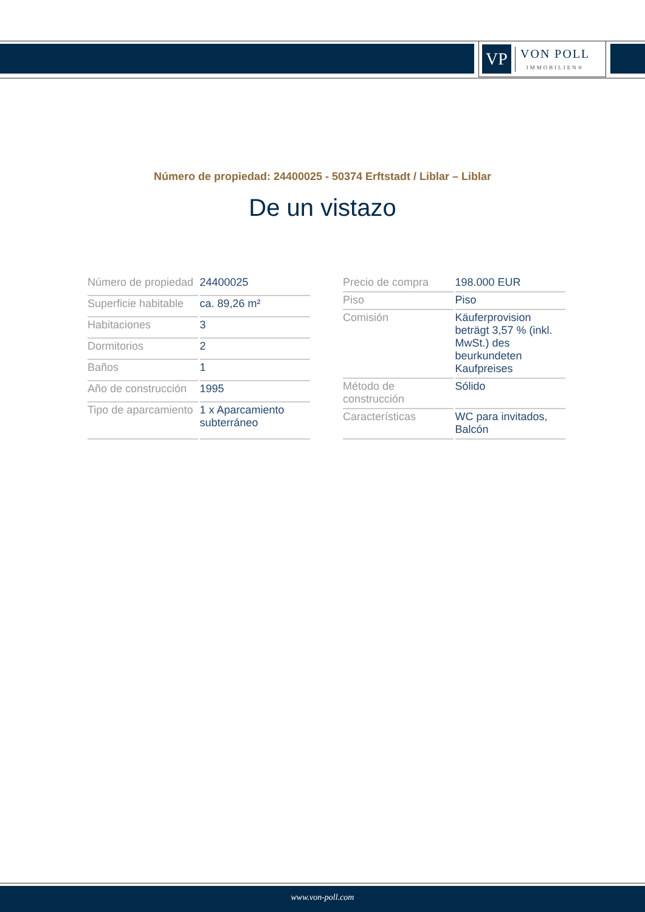VP
VON POLL
IMMOBILIEN®
Número de propiedad: 24400025 - 50374 Erftstadt / Liblar – Liblar
De un vistazo
| Número de propiedad | 24400025 |
| Superficie habitable | ca. 89,26 m² |
| Habitaciones | 3 |
| Dormitorios | 2 |
| Baños | 1 |
| Año de construcción | 1995 |
| Tipo de aparcamiento | 1 x Aparcamiento subterráneo |
| Precio de compra | 198.000 EUR |
| Piso | Piso |
| Comisión | Käuferprovision beträgt 3,57 % (inkl. MwSt.) des beurkundeten Kaufpreises |
| Método de construcción | Sólido |
| Características | WC para invitados, Balcón |
www.von-poll.com